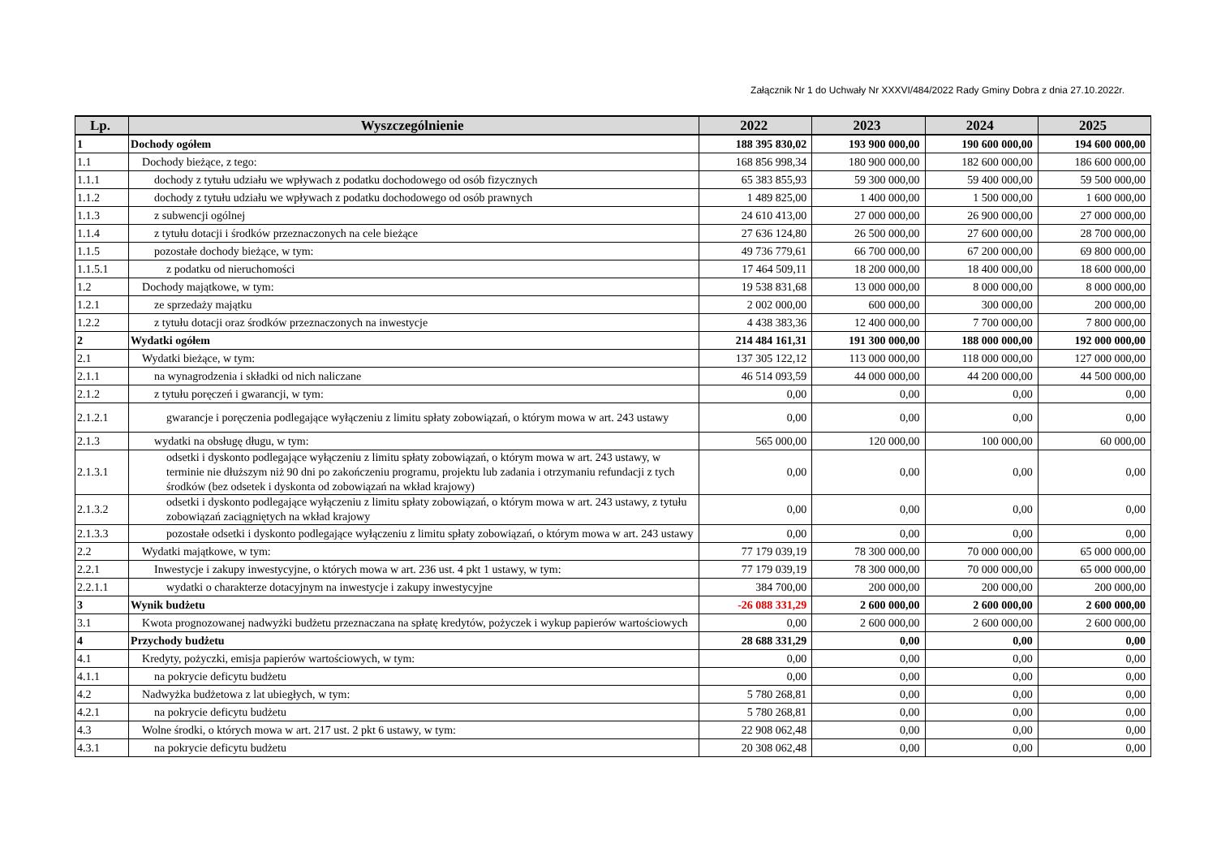Załącznik Nr 1 do Uchwały Nr XXXVI/484/2022 Rady Gminy Dobra z dnia 27.10.2022r.
| Lp. | Wyszczególnienie | 2022 | 2023 | 2024 | 2025 |
| --- | --- | --- | --- | --- | --- |
| 1 | Dochody ogółem | 188 395 830,02 | 193 900 000,00 | 190 600 000,00 | 194 600 000,00 |
| 1.1 | Dochody bieżące, z tego: | 168 856 998,34 | 180 900 000,00 | 182 600 000,00 | 186 600 000,00 |
| 1.1.1 | dochody z tytułu udziału we wpływach z podatku dochodowego od osób fizycznych | 65 383 855,93 | 59 300 000,00 | 59 400 000,00 | 59 500 000,00 |
| 1.1.2 | dochody z tytułu udziału we wpływach z podatku dochodowego od osób prawnych | 1 489 825,00 | 1 400 000,00 | 1 500 000,00 | 1 600 000,00 |
| 1.1.3 | z subwencji ogólnej | 24 610 413,00 | 27 000 000,00 | 26 900 000,00 | 27 000 000,00 |
| 1.1.4 | z tytułu dotacji i środków przeznaczonych na cele bieżące | 27 636 124,80 | 26 500 000,00 | 27 600 000,00 | 28 700 000,00 |
| 1.1.5 | pozostałe dochody bieżące, w tym: | 49 736 779,61 | 66 700 000,00 | 67 200 000,00 | 69 800 000,00 |
| 1.1.5.1 | z podatku od nieruchomości | 17 464 509,11 | 18 200 000,00 | 18 400 000,00 | 18 600 000,00 |
| 1.2 | Dochody majątkowe, w tym: | 19 538 831,68 | 13 000 000,00 | 8 000 000,00 | 8 000 000,00 |
| 1.2.1 | ze sprzedaży majątku | 2 002 000,00 | 600 000,00 | 300 000,00 | 200 000,00 |
| 1.2.2 | z tytułu dotacji oraz środków przeznaczonych na inwestycje | 4 438 383,36 | 12 400 000,00 | 7 700 000,00 | 7 800 000,00 |
| 2 | Wydatki ogółem | 214 484 161,31 | 191 300 000,00 | 188 000 000,00 | 192 000 000,00 |
| 2.1 | Wydatki bieżące, w tym: | 137 305 122,12 | 113 000 000,00 | 118 000 000,00 | 127 000 000,00 |
| 2.1.1 | na wynagrodzenia i składki od nich naliczane | 46 514 093,59 | 44 000 000,00 | 44 200 000,00 | 44 500 000,00 |
| 2.1.2 | z tytułu poręczeń i gwarancji, w tym: | 0,00 | 0,00 | 0,00 | 0,00 |
| 2.1.2.1 | gwarancje i poręczenia podlegające wyłączeniu z limitu spłaty zobowiązań, o którym mowa w art. 243 ustawy | 0,00 | 0,00 | 0,00 | 0,00 |
| 2.1.3 | wydatki na obsługę długu, w tym: | 565 000,00 | 120 000,00 | 100 000,00 | 60 000,00 |
| 2.1.3.1 | odsetki i dyskonto podlegające wyłączeniu z limitu spłaty zobowiązań, o którym mowa w art. 243 ustawy, w terminie nie dłuższym niż 90 dni po zakończeniu programu, projektu lub zadania i otrzymaniu refundacji z tych środków (bez odsetek i dyskonta od zobowiązań na wkład krajowy) | 0,00 | 0,00 | 0,00 | 0,00 |
| 2.1.3.2 | odsetki i dyskonto podlegające wyłączeniu z limitu spłaty zobowiązań, o którym mowa w art. 243 ustawy, z tytułu zobowiązań zaciągniętych na wkład krajowy | 0,00 | 0,00 | 0,00 | 0,00 |
| 2.1.3.3 | pozostałe odsetki i dyskonto podlegające wyłączeniu z limitu spłaty zobowiązań, o którym mowa w art. 243 ustawy | 0,00 | 0,00 | 0,00 | 0,00 |
| 2.2 | Wydatki majątkowe, w tym: | 77 179 039,19 | 78 300 000,00 | 70 000 000,00 | 65 000 000,00 |
| 2.2.1 | Inwestycje i zakupy inwestycyjne, o których mowa w art. 236 ust. 4 pkt 1 ustawy, w tym: | 77 179 039,19 | 78 300 000,00 | 70 000 000,00 | 65 000 000,00 |
| 2.2.1.1 | wydatki o charakterze dotacyjnym na inwestycje i zakupy inwestycyjne | 384 700,00 | 200 000,00 | 200 000,00 | 200 000,00 |
| 3 | Wynik budżetu | -26 088 331,29 | 2 600 000,00 | 2 600 000,00 | 2 600 000,00 |
| 3.1 | Kwota prognozowanej nadwyżki budżetu przeznaczana na spłatę kredytów, pożyczek i wykup papierów wartościowych | 0,00 | 2 600 000,00 | 2 600 000,00 | 2 600 000,00 |
| 4 | Przychody budżetu | 28 688 331,29 | 0,00 | 0,00 | 0,00 |
| 4.1 | Kredyty, pożyczki, emisja papierów wartościowych, w tym: | 0,00 | 0,00 | 0,00 | 0,00 |
| 4.1.1 | na pokrycie deficytu budżetu | 0,00 | 0,00 | 0,00 | 0,00 |
| 4.2 | Nadwyżka budżetowa z lat ubiegłych, w tym: | 5 780 268,81 | 0,00 | 0,00 | 0,00 |
| 4.2.1 | na pokrycie deficytu budżetu | 5 780 268,81 | 0,00 | 0,00 | 0,00 |
| 4.3 | Wolne środki, o których mowa w art. 217 ust. 2 pkt 6 ustawy, w tym: | 22 908 062,48 | 0,00 | 0,00 | 0,00 |
| 4.3.1 | na pokrycie deficytu budżetu | 20 308 062,48 | 0,00 | 0,00 | 0,00 |